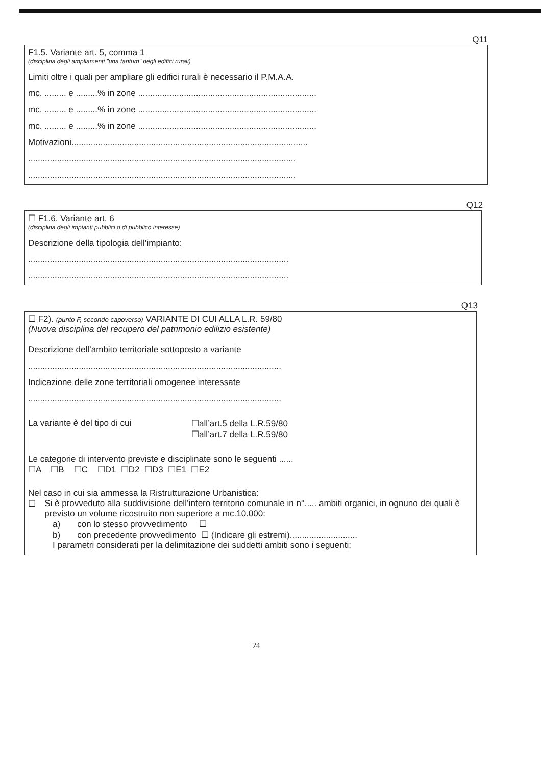Q11
F1.5. Variante art. 5, comma 1
(disciplina degli ampliamenti "una tantum" degli edifici rurali)
Limiti oltre i quali per ampliare gli edifici rurali è necessario il P.M.A.A.
mc. ......... e .........% in zone ..........................................................................
mc. ......... e .........% in zone ..........................................................................
mc. ......... e .........% in zone ..........................................................................
Motivazioni..................................................................................................
...............................................................................................................
...............................................................................................................
Q12
☐ F1.6. Variante art. 6
(disciplina degli impianti pubblici o di pubblico interesse)
Descrizione della tipologia dell’impianto:
............................................................................................................
............................................................................................................
Q13
☐ F2). (punto F, secondo capoverso) VARIANTE DI CUI ALLA L.R. 59/80
(Nuova disciplina del recupero del patrimonio edilizio esistente)
Descrizione dell’ambito territoriale sottoposto a variante
.........................................................................................................
Indicazione delle zone territoriali omogenee interessate
.........................................................................................................
La variante è del tipo di cui ☐all’art.5 della L.R.59/80
☐all’art.7 della L.R.59/80
Le categorie di intervento previste e disciplinate sono le seguenti ......
☐A ☐B ☐C ☐D1 ☐D2 ☐D3 ☐E1 ☐E2
Nel caso in cui sia ammessa la Ristrutturazione Urbanistica:
☐ Si è provveduto alla suddivisione dell’intero territorio comunale in n°..... ambiti organici, in ognuno dei quali è previsto un volume ricostruito non superiore a mc.10.000:
a) con lo stesso provvedimento ☐
b) con precedente provvedimento ☐ (Indicare gli estremi)............................
I parametri considerati per la delimitazione dei suddetti ambiti sono i seguenti:
24